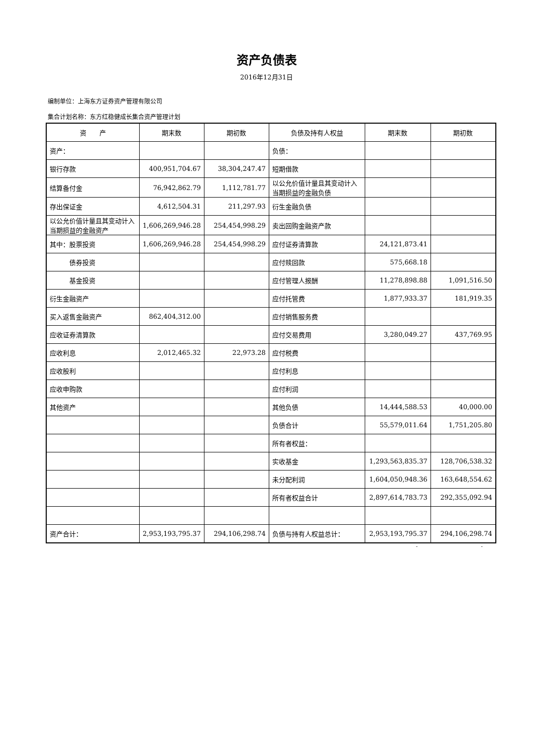资产负债表
2016年12月31日
编制单位：上海东方证券资产管理有限公司
集合计划名称：东方红稳健成长集合资产管理计划
| 资 产 | 期末数 | 期初数 | 负债及持有人权益 | 期末数 | 期初数 |
| --- | --- | --- | --- | --- | --- |
| 资产： | | | 负债： | | |
| 银行存款 | 400,951,704.67 | 38,304,247.47 | 短期借款 | | |
| 结算备付金 | 76,942,862.79 | 1,112,781.77 | 以公允价值计量且其变动计入当期损益的金融负债 | | |
| 存出保证金 | 4,612,504.31 | 211,297.93 | 衍生金融负债 | | |
| 以公允价值计量且其变动计入当期损益的金融资产 | 1,606,269,946.28 | 254,454,998.29 | 卖出回购金融资产款 | | |
| 其中：股票投资 | 1,606,269,946.28 | 254,454,998.29 | 应付证券清算款 | 24,121,873.41 | |
| 债券投资 | | | 应付赎回款 | 575,668.18 | |
| 基金投资 | | | 应付管理人报酬 | 11,278,898.88 | 1,091,516.50 |
| 衍生金融资产 | | | 应付托管费 | 1,877,933.37 | 181,919.35 |
| 买入返售金融资产 | 862,404,312.00 | | 应付销售服务费 | | |
| 应收证券清算款 | | | 应付交易费用 | 3,280,049.27 | 437,769.95 |
| 应收利息 | 2,012,465.32 | 22,973.28 | 应付税费 | | |
| 应收股利 | | | 应付利息 | | |
| 应收申购款 | | | 应付利润 | | |
| 其他资产 | | | 其他负债 | 14,444,588.53 | 40,000.00 |
| | | | 负债合计 | 55,579,011.64 | 1,751,205.80 |
| | | | 所有者权益： | | |
| | | | 实收基金 | 1,293,563,835.37 | 128,706,538.32 |
| | | | 未分配利润 | 1,604,050,948.36 | 163,648,554.62 |
| | | | 所有者权益合计 | 2,897,614,783.73 | 292,355,092.94 |
| 资产合计： | 2,953,193,795.37 | 294,106,298.74 | 负债与持有人权益总计： | 2,953,193,795.37 | 294,106,298.74 |
- -